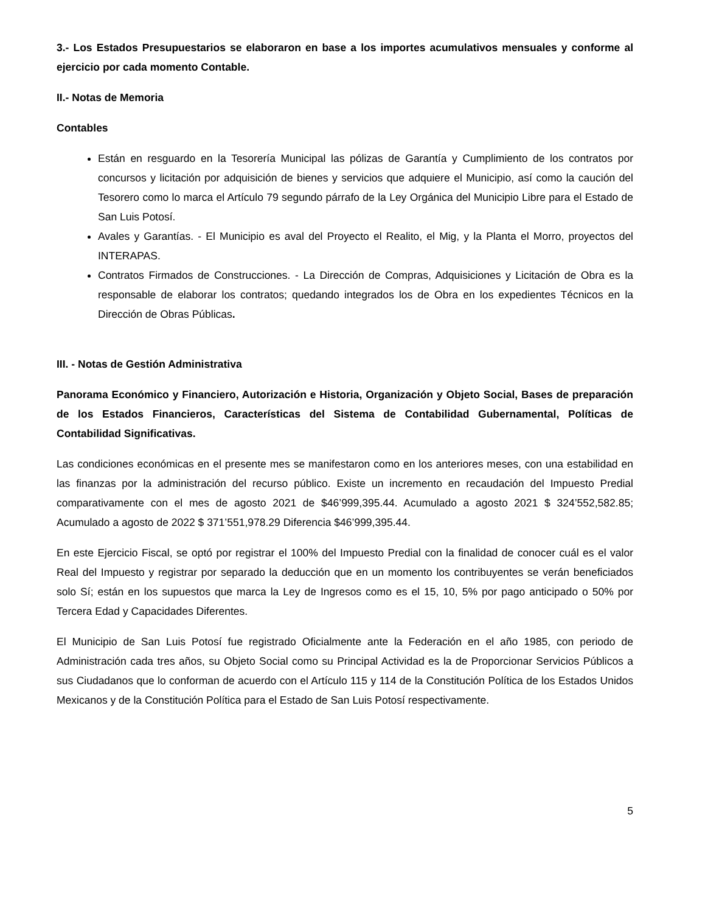3.- Los Estados Presupuestarios se elaboraron en base a los importes acumulativos mensuales y conforme al ejercicio por cada momento Contable.
II.- Notas de Memoria
Contables
Están en resguardo en la Tesorería Municipal las pólizas de Garantía y Cumplimiento de los contratos por concursos y licitación por adquisición de bienes y servicios que adquiere el Municipio, así como la caución del Tesorero como lo marca el Artículo 79 segundo párrafo de la Ley Orgánica del Municipio Libre para el Estado de San Luis Potosí.
Avales y Garantías. - El Municipio es aval del Proyecto el Realito, el Mig, y la Planta el Morro, proyectos del INTERAPAS.
Contratos Firmados de Construcciones. - La Dirección de Compras, Adquisiciones y Licitación de Obra es la responsable de elaborar los contratos; quedando integrados los de Obra en los expedientes Técnicos en la Dirección de Obras Públicas.
III. - Notas de Gestión Administrativa
Panorama Económico y Financiero, Autorización e Historia, Organización y Objeto Social, Bases de preparación de los Estados Financieros, Características del Sistema de Contabilidad Gubernamental, Políticas de Contabilidad Significativas.
Las condiciones económicas en el presente mes se manifestaron como en los anteriores meses, con una estabilidad en las finanzas por la administración del recurso público. Existe un incremento en recaudación del Impuesto Predial comparativamente con el mes de agosto 2021 de $46’999,395.44. Acumulado a agosto 2021 $ 324’552,582.85; Acumulado a agosto de 2022 $ 371’551,978.29 Diferencia $46’999,395.44.
En este Ejercicio Fiscal, se optó por registrar el 100% del Impuesto Predial con la finalidad de conocer cuál es el valor Real del Impuesto y registrar por separado la deducción que en un momento los contribuyentes se verán beneficiados solo Sí; están en los supuestos que marca la Ley de Ingresos como es el 15, 10, 5% por pago anticipado o 50% por Tercera Edad y Capacidades Diferentes.
El Municipio de San Luis Potosí fue registrado Oficialmente ante la Federación en el año 1985, con periodo de Administración cada tres años, su Objeto Social como su Principal Actividad es la de Proporcionar Servicios Públicos a sus Ciudadanos que lo conforman de acuerdo con el Artículo 115 y 114 de la Constitución Política de los Estados Unidos Mexicanos y de la Constitución Política para el Estado de San Luis Potosí respectivamente.
5